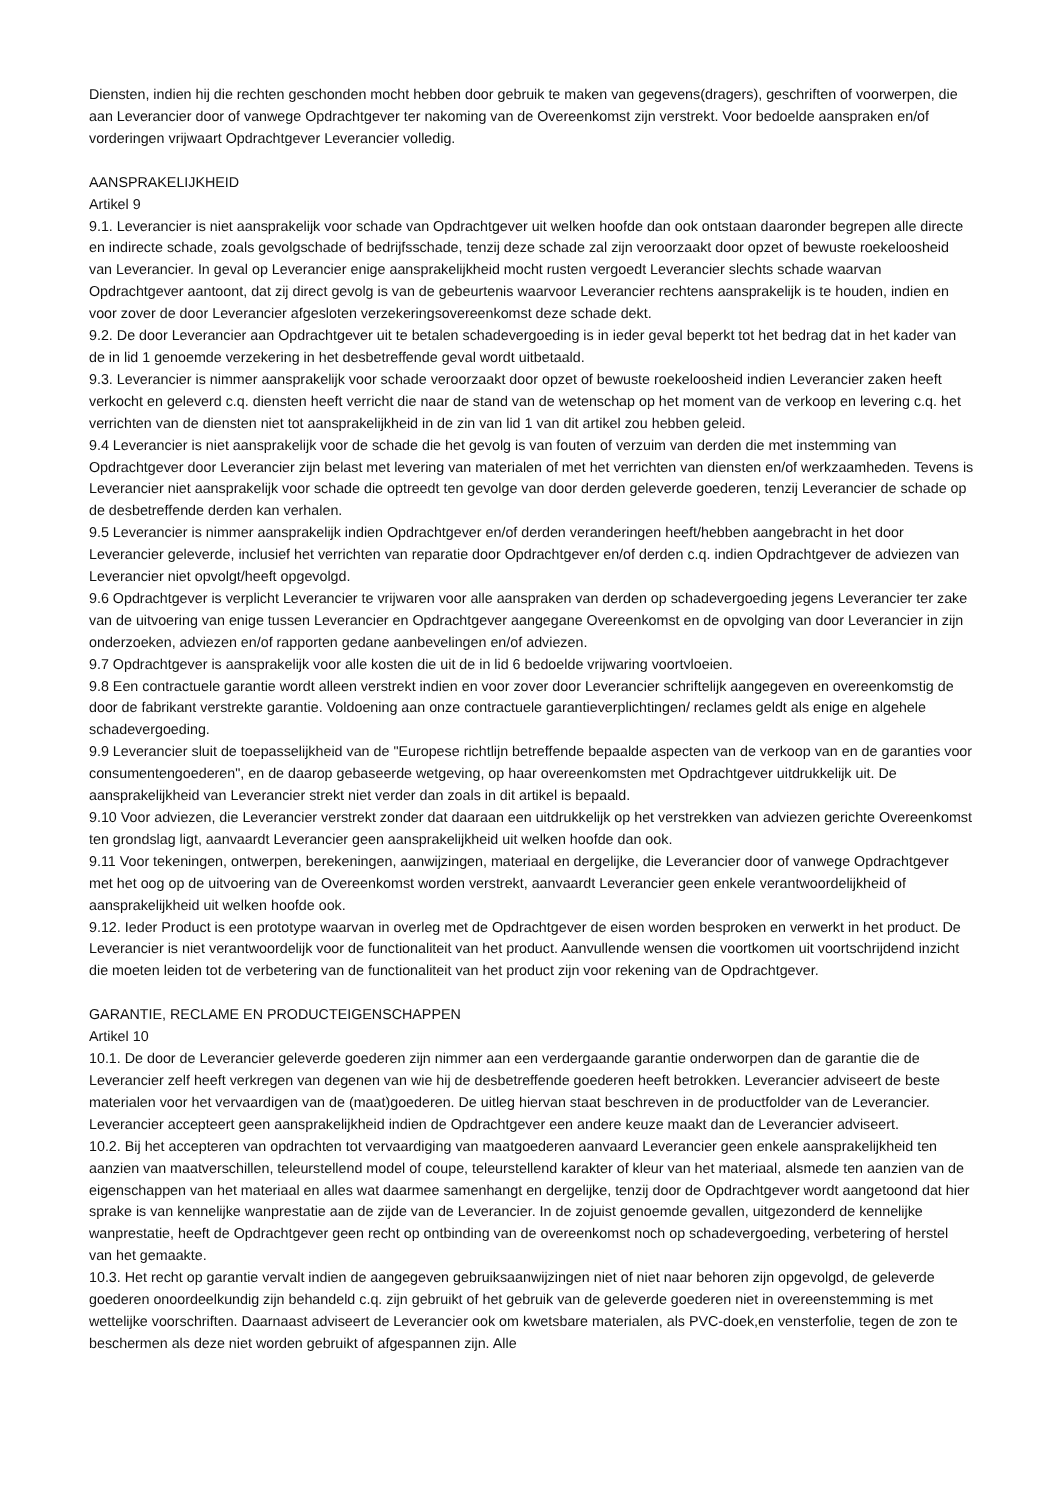Diensten, indien hij die rechten geschonden mocht hebben door gebruik te maken van gegevens(dragers), geschriften of voorwerpen, die aan Leverancier door of vanwege Opdrachtgever ter nakoming van de Overeenkomst zijn verstrekt. Voor bedoelde aanspraken en/of vorderingen vrijwaart Opdrachtgever Leverancier volledig.
AANSPRAKELIJKHEID
Artikel 9
9.1. Leverancier is niet aansprakelijk voor schade van Opdrachtgever uit welken hoofde dan ook ontstaan daaronder begrepen alle directe en indirecte schade, zoals gevolgschade of bedrijfsschade, tenzij deze schade zal zijn veroorzaakt door opzet of bewuste roekeloosheid van Leverancier. In geval op Leverancier enige aansprakelijkheid mocht rusten vergoedt Leverancier slechts schade waarvan Opdrachtgever aantoont, dat zij direct gevolg is van de gebeurtenis waarvoor Leverancier rechtens aansprakelijk is te houden, indien en voor zover de door Leverancier afgesloten verzekeringsovereenkomst deze schade dekt.
9.2. De door Leverancier aan Opdrachtgever uit te betalen schadevergoeding is in ieder geval beperkt tot het bedrag dat in het kader van de in lid 1 genoemde verzekering in het desbetreffende geval wordt uitbetaald.
9.3. Leverancier is nimmer aansprakelijk voor schade veroorzaakt door opzet of bewuste roekeloosheid indien Leverancier zaken heeft verkocht en geleverd c.q. diensten heeft verricht die naar de stand van de wetenschap op het moment van de verkoop en levering c.q. het verrichten van de diensten niet tot aansprakelijkheid in de zin van lid 1 van dit artikel zou hebben geleid.
9.4 Leverancier is niet aansprakelijk voor de schade die het gevolg is van fouten of verzuim van derden die met instemming van Opdrachtgever door Leverancier zijn belast met levering van materialen of met het verrichten van diensten en/of werkzaamheden. Tevens is Leverancier niet aansprakelijk voor schade die optreedt ten gevolge van door derden geleverde goederen, tenzij Leverancier de schade op de desbetreffende derden kan verhalen.
9.5 Leverancier is nimmer aansprakelijk indien Opdrachtgever en/of derden veranderingen heeft/hebben aangebracht in het door Leverancier geleverde, inclusief het verrichten van reparatie door Opdrachtgever en/of derden c.q. indien Opdrachtgever de adviezen van Leverancier niet opvolgt/heeft opgevolgd.
9.6 Opdrachtgever is verplicht Leverancier te vrijwaren voor alle aanspraken van derden op schadevergoeding jegens Leverancier ter zake van de uitvoering van enige tussen Leverancier en Opdrachtgever aangegane Overeenkomst en de opvolging van door Leverancier in zijn onderzoeken, adviezen en/of rapporten gedane aanbevelingen en/of adviezen.
9.7 Opdrachtgever is aansprakelijk voor alle kosten die uit de in lid 6 bedoelde vrijwaring voortvloeien.
9.8 Een contractuele garantie wordt alleen verstrekt indien en voor zover door Leverancier schriftelijk aangegeven en overeenkomstig de door de fabrikant verstrekte garantie. Voldoening aan onze contractuele garantieverplichtingen/ reclames geldt als enige en algehele schadevergoeding.
9.9 Leverancier sluit de toepasselijkheid van de "Europese richtlijn betreffende bepaalde aspecten van de verkoop van en de garanties voor consumentengoederen", en de daarop gebaseerde wetgeving, op haar overeenkomsten met Opdrachtgever uitdrukkelijk uit. De aansprakelijkheid van Leverancier strekt niet verder dan zoals in dit artikel is bepaald.
9.10 Voor adviezen, die Leverancier verstrekt zonder dat daaraan een uitdrukkelijk op het verstrekken van adviezen gerichte Overeenkomst ten grondslag ligt, aanvaardt Leverancier geen aansprakelijkheid uit welken hoofde dan ook.
9.11 Voor tekeningen, ontwerpen, berekeningen, aanwijzingen, materiaal en dergelijke, die Leverancier door of vanwege Opdrachtgever met het oog op de uitvoering van de Overeenkomst worden verstrekt, aanvaardt Leverancier geen enkele verantwoordelijkheid of aansprakelijkheid uit welken hoofde ook.
9.12. Ieder Product is een prototype waarvan in overleg met de Opdrachtgever de eisen worden besproken en verwerkt in het product. De Leverancier is niet verantwoordelijk voor de functionaliteit van het product. Aanvullende wensen die voortkomen uit voortschrijdend inzicht die moeten leiden tot de verbetering van de functionaliteit van het product zijn voor rekening van de Opdrachtgever.
GARANTIE, RECLAME EN PRODUCTEIGENSCHAPPEN
Artikel 10
10.1. De door de Leverancier geleverde goederen zijn nimmer aan een verdergaande garantie onderworpen dan de garantie die de Leverancier zelf heeft verkregen van degenen van wie hij de desbetreffende goederen heeft betrokken. Leverancier adviseert de beste materialen voor het vervaardigen van de (maat)goederen. De uitleg hiervan staat beschreven in de productfolder van de Leverancier. Leverancier accepteert geen aansprakelijkheid indien de Opdrachtgever een andere keuze maakt dan de Leverancier adviseert.
10.2. Bij het accepteren van opdrachten tot vervaardiging van maatgoederen aanvaard Leverancier geen enkele aansprakelijkheid ten aanzien van maatverschillen, teleurstellend model of coupe, teleurstellend karakter of kleur van het materiaal, alsmede ten aanzien van de eigenschappen van het materiaal en alles wat daarmee samenhangt en dergelijke, tenzij door de Opdrachtgever wordt aangetoond dat hier sprake is van kennelijke wanprestatie aan de zijde van de Leverancier. In de zojuist genoemde gevallen, uitgezonderd de kennelijke wanprestatie, heeft de Opdrachtgever geen recht op ontbinding van de overeenkomst noch op schadevergoeding, verbetering of herstel van het gemaakte.
10.3. Het recht op garantie vervalt indien de aangegeven gebruiksaanwijzingen niet of niet naar behoren zijn opgevolgd, de geleverde goederen onoordeelkundig zijn behandeld c.q. zijn gebruikt of het gebruik van de geleverde goederen niet in overeenstemming is met wettelijke voorschriften. Daarnaast adviseert de Leverancier ook om kwetsbare materialen, als PVC-doek,en vensterfolie, tegen de zon te beschermen als deze niet worden gebruikt of afgespannen zijn. Alle